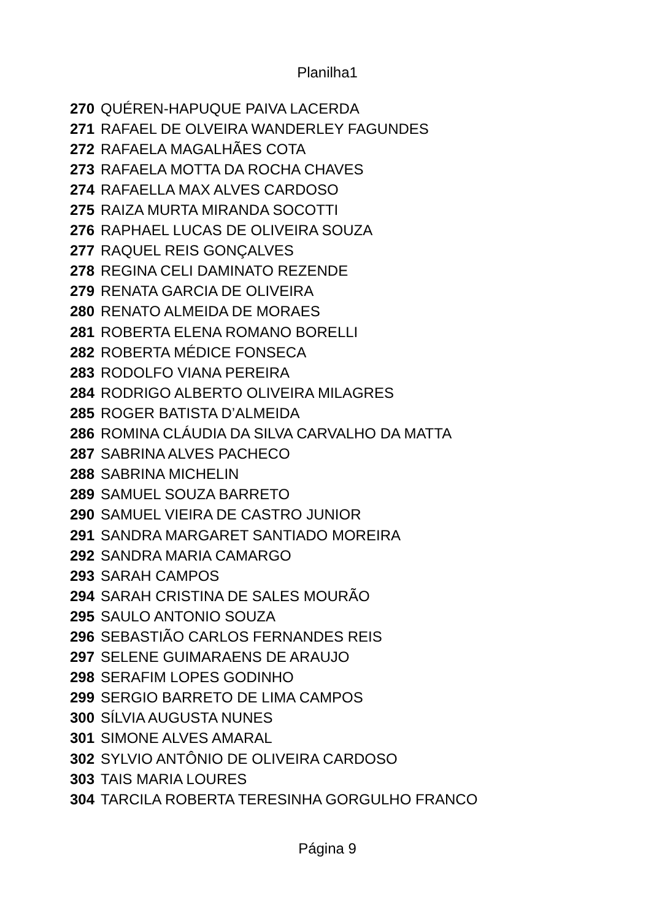Planilha1
| 270 | QUÉREN-HAPUQUE PAIVA LACERDA |
| 271 | RAFAEL DE OLVEIRA WANDERLEY FAGUNDES |
| 272 | RAFAELA MAGALHÃES COTA |
| 273 | RAFAELA MOTTA DA ROCHA CHAVES |
| 274 | RAFAELLA MAX ALVES CARDOSO |
| 275 | RAIZA MURTA MIRANDA SOCOTTI |
| 276 | RAPHAEL LUCAS DE OLIVEIRA SOUZA |
| 277 | RAQUEL REIS GONÇALVES |
| 278 | REGINA CELI DAMINATO REZENDE |
| 279 | RENATA GARCIA DE OLIVEIRA |
| 280 | RENATO ALMEIDA DE MORAES |
| 281 | ROBERTA ELENA ROMANO BORELLI |
| 282 | ROBERTA MÉDICE FONSECA |
| 283 | RODOLFO VIANA PEREIRA |
| 284 | RODRIGO ALBERTO OLIVEIRA MILAGRES |
| 285 | ROGER BATISTA D’ALMEIDA |
| 286 | ROMINA CLÁUDIA DA SILVA CARVALHO DA MATTA |
| 287 | SABRINA ALVES PACHECO |
| 288 | SABRINA MICHELIN |
| 289 | SAMUEL SOUZA BARRETO |
| 290 | SAMUEL VIEIRA DE CASTRO JUNIOR |
| 291 | SANDRA MARGARET SANTIADO MOREIRA |
| 292 | SANDRA MARIA CAMARGO |
| 293 | SARAH CAMPOS |
| 294 | SARAH CRISTINA DE SALES MOURÃO |
| 295 | SAULO ANTONIO SOUZA |
| 296 | SEBASTIÃO CARLOS FERNANDES REIS |
| 297 | SELENE GUIMARAENS DE ARAUJO |
| 298 | SERAFIM LOPES GODINHO |
| 299 | SERGIO BARRETO DE LIMA CAMPOS |
| 300 | SÍLVIA AUGUSTA NUNES |
| 301 | SIMONE ALVES AMARAL |
| 302 | SYLVIO ANTÔNIO DE OLIVEIRA CARDOSO |
| 303 | TAIS MARIA LOURES |
| 304 | TARCILA ROBERTA TERESINHA GORGULHO FRANCO |
Página 9